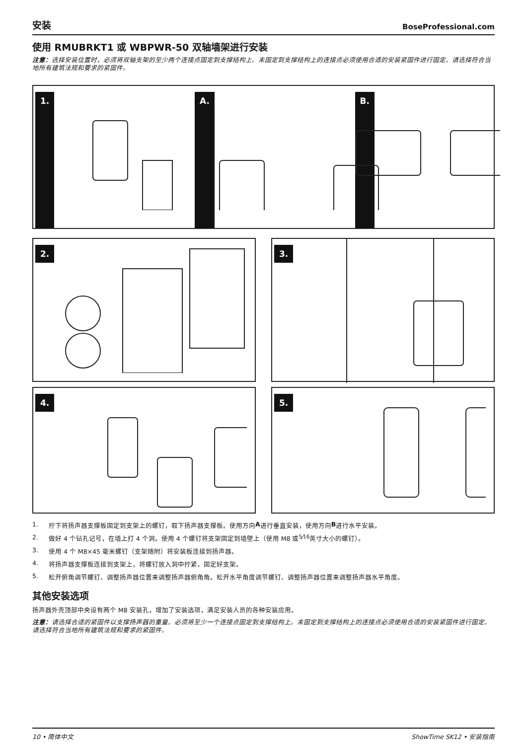安装 BoseProfessional.com
使用 RMUBRKT1 或 WBPWR-50 双轴墙架进行安装
注意：选择安装位置时，必须将双轴支架的至少两个连接点固定到支撑结构上。未固定到支撑结构上的连接点必须使用合适的安装紧固件进行固定。请选择符合当地所有建筑法规和要求的紧固件。
1. A. B.
2. 3.
4. 5.
1. 拧下将扬声器支撑板固定到支架上的螺钉，取下扬声器支撑板。使用方向 A 进行垂直安装，使用方向 B 进行水平安装。
2. 做好 4 个钻孔记号，在墙上打 4 个洞。使用 4 个螺钉将支架固定到墙壁上（使用 M8 或 5⁄16 英寸大小的螺钉）。
3. 使用 4 个 M8×45 毫米螺钉（支架随附）将安装板连接到扬声器。
4. 将扬声器支撑板连接到支架上，将螺钉放入洞中拧紧，固定好支架。
5. 松开俯角调节螺钉、调整扬声器位置来调整扬声器俯角角。松开水平角度调节螺钉、调整扬声器位置来调整扬声器水平角度。
其他安装选项
扬声器外壳顶部中央设有两个 M8 安装孔，增加了安装选项，满足安装人员的各种安装应用。
注意：请选择合适的紧固件以支撑扬声器的重量。必须将至少一个连接点固定到支撑结构上。未固定到支撑结构上的连接点必须使用合适的安装紧固件进行固定。请选择符合当地所有建筑法规和要求的紧固件。
10 • 简体中文 ShowTime SK12 • 安装指南